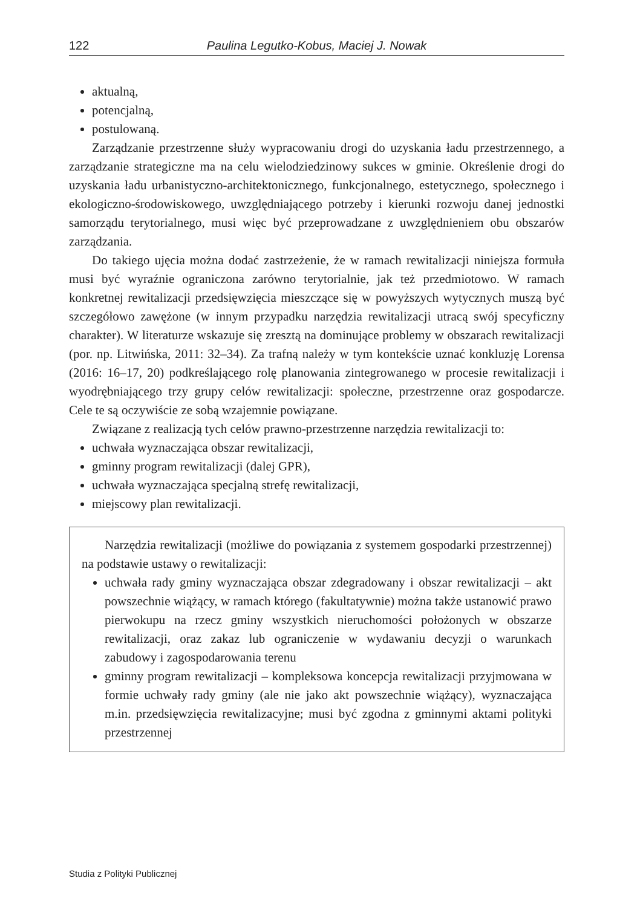122 Paulina Legutko-Kobus, Maciej J. Nowak
aktualną,
potencjalną,
postulowaną.
Zarządzanie przestrzenne służy wypracowaniu drogi do uzyskania ładu przestrzennego, a zarządzanie strategiczne ma na celu wielodziedzinowy sukces w gminie. Określenie drogi do uzyskania ładu urbanistyczno-architektonicznego, funkcjonalnego, estetycznego, społecznego i ekologiczno-środowiskowego, uwzględniającego potrzeby i kierunki rozwoju danej jednostki samorządu terytorialnego, musi więc być przeprowadzane z uwzględnieniem obu obszarów zarządzania.
Do takiego ujęcia można dodać zastrzeżenie, że w ramach rewitalizacji niniejsza formuła musi być wyraźnie ograniczona zarówno terytorialnie, jak też przedmiotowo. W ramach konkretnej rewitalizacji przedsięwzięcia mieszczące się w powyższych wytycznych muszą być szczegółowo zawężone (w innym przypadku narzędzia rewitalizacji utracą swój specyficzny charakter). W literaturze wskazuje się zresztą na dominujące problemy w obszarach rewitalizacji (por. np. Litwińska, 2011: 32–34). Za trafną należy w tym kontekście uznać konkluzję Lorensa (2016: 16–17, 20) podkreślającego rolę planowania zintegrowanego w procesie rewitalizacji i wyodrębniającego trzy grupy celów rewitalizacji: społeczne, przestrzenne oraz gospodarcze. Cele te są oczywiście ze sobą wzajemnie powiązane.
Związane z realizacją tych celów prawno-przestrzenne narzędzia rewitalizacji to:
uchwała wyznaczająca obszar rewitalizacji,
gminny program rewitalizacji (dalej GPR),
uchwała wyznaczająca specjalną strefę rewitalizacji,
miejscowy plan rewitalizacji.
Narzędzia rewitalizacji (możliwe do powiązania z systemem gospodarki przestrzennej) na podstawie ustawy o rewitalizacji:
uchwała rady gminy wyznaczająca obszar zdegradowany i obszar rewitalizacji – akt powszechnie wiążący, w ramach którego (fakultatywnie) można także ustanowić prawo pierwokupu na rzecz gminy wszystkich nieruchomości położonych w obszarze rewitalizacji, oraz zakaz lub ograniczenie w wydawaniu decyzji o warunkach zabudowy i zagospodarowania terenu
gminny program rewitalizacji – kompleksowa koncepcja rewitalizacji przyjmowana w formie uchwały rady gminy (ale nie jako akt powszechnie wiążący), wyznaczająca m.in. przedsięwzięcia rewitalizacyjne; musi być zgodna z gminnymi aktami polityki przestrzennej
Studia z Polityki Publicznej